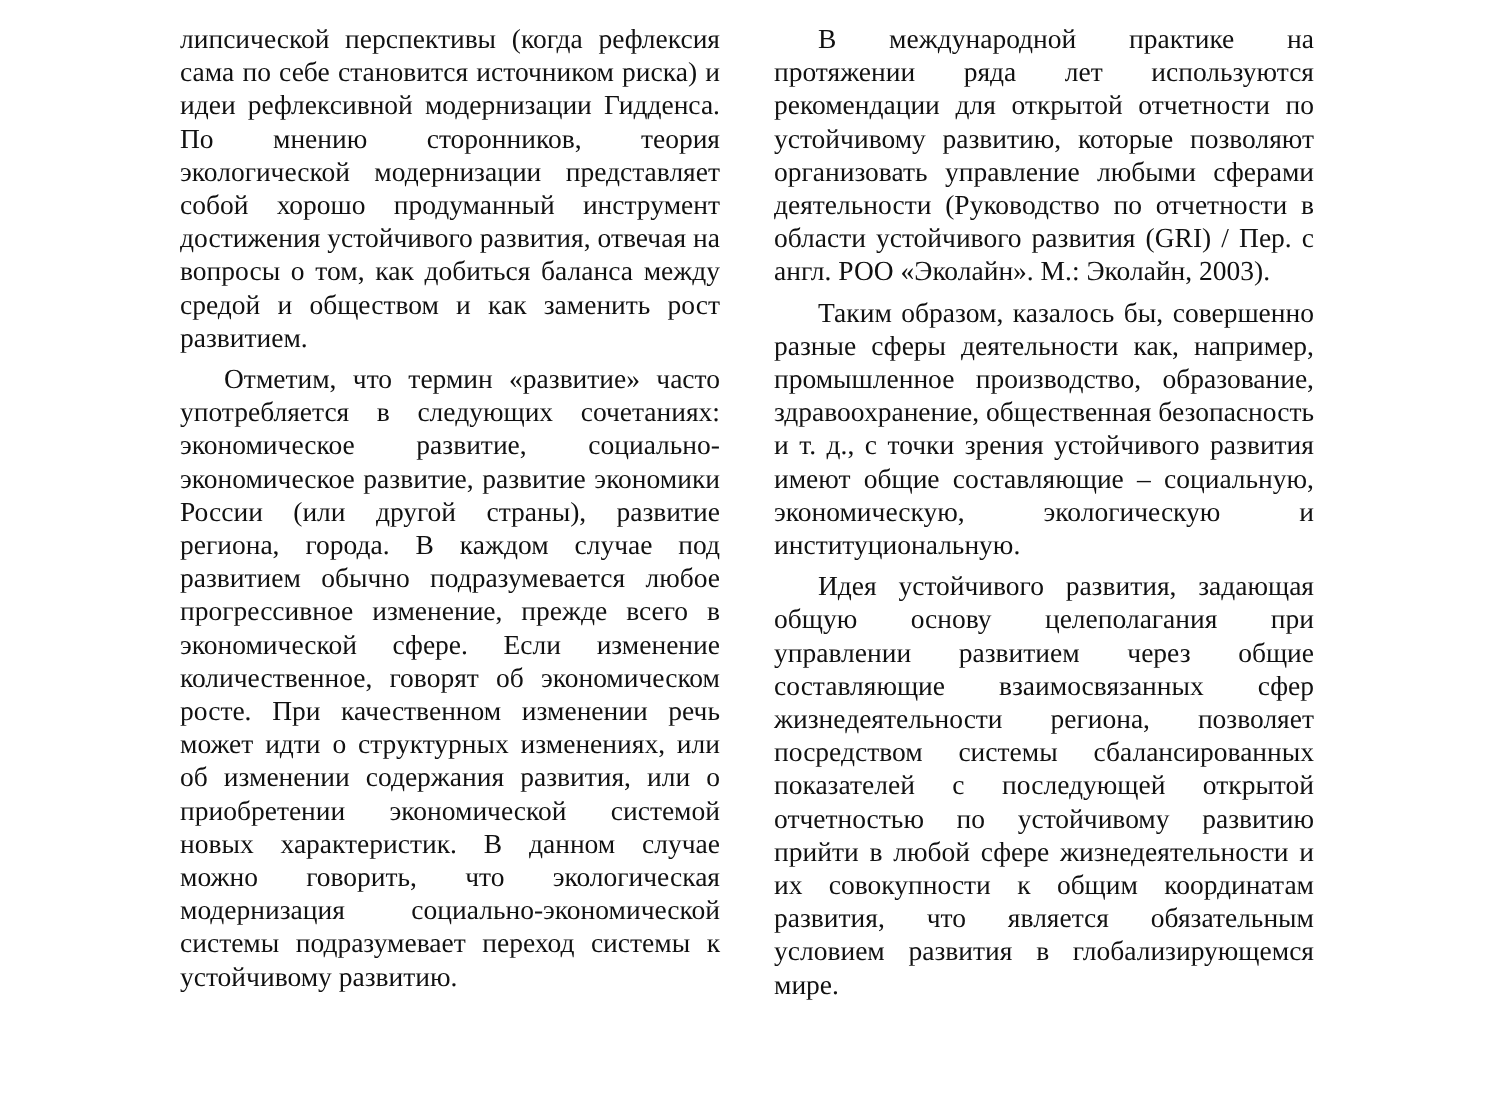липсической перспективы (когда рефлексия сама по себе становится источником риска) и идеи рефлексивной модернизации Гидденса. По мнению сторонников, теория экологической модернизации представляет собой хорошо продуманный инструмент достижения устойчивого развития, отвечая на вопросы о том, как добиться баланса между средой и обществом и как заменить рост развитием.
Отметим, что термин «развитие» часто употребляется в следующих сочетаниях: экономическое развитие, социально-экономическое развитие, развитие экономики России (или другой страны), развитие региона, города. В каждом случае под развитием обычно подразумевается любое прогрессивное изменение, прежде всего в экономической сфере. Если изменение количественное, говорят об экономическом росте. При качественном изменении речь может идти о структурных изменениях, или об изменении содержания развития, или о приобретении экономической системой новых характеристик. В данном случае можно говорить, что экологическая модернизация социально-экономической системы подразумевает переход системы к устойчивому развитию.
В международной практике на протяжении ряда лет используются рекомендации для открытой отчетности по устойчивому развитию, которые позволяют организовать управление любыми сферами деятельности (Руководство по отчетности в области устойчивого развития (GRI) / Пер. с англ. РОО «Эколайн». М.: Эколайн, 2003).
Таким образом, казалось бы, совершенно разные сферы деятельности как, например, промышленное производство, образование, здравоохранение, общественная безопасность и т. д., с точки зрения устойчивого развития имеют общие составляющие – социальную, экономическую, экологическую и институциональную.
Идея устойчивого развития, задающая общую основу целеполагания при управлении развитием через общие составляющие взаимосвязанных сфер жизнедеятельности региона, позволяет посредством системы сбалансированных показателей с последующей открытой отчетностью по устойчивому развитию прийти в любой сфере жизнедеятельности и их совокупности к общим координатам развития, что является обязательным условием развития в глобализирующемся мире.